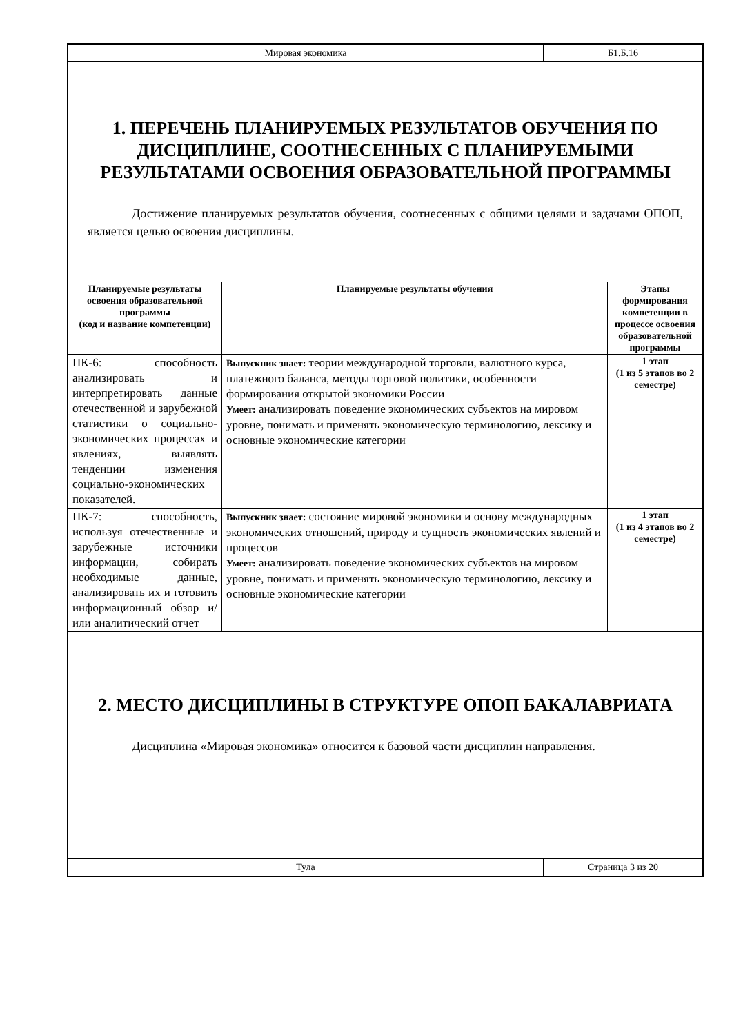Мировая экономика Б1.Б.16
1. ПЕРЕЧЕНЬ ПЛАНИРУЕМЫХ РЕЗУЛЬТАТОВ ОБУЧЕНИЯ ПО ДИСЦИПЛИНЕ, СООТНЕСЕННЫХ С ПЛАНИРУЕМЫМИ РЕЗУЛЬТАТАМИ ОСВОЕНИЯ ОБРАЗОВАТЕЛЬНОЙ ПРОГРАММЫ
Достижение планируемых результатов обучения, соотнесенных с общими целями и задачами ОПОП, является целью освоения дисциплины.
| Планируемые результаты освоения образовательной программы (код и название компетенции) | Планируемые результаты обучения | Этапы формирования компетенции в процессе освоения образовательной программы |
| --- | --- | --- |
| ПК-6: способность анализировать и интерпретировать данные отечественной и зарубежной статистики о социально-экономических процессах и явлениях, выявлять тенденции изменения социально-экономических показателей. | Выпускник знает: теории международной торговли, валютного курса, платежного баланса, методы торговой политики, особенности формирования открытой экономики России Умеет: анализировать поведение экономических субъектов на мировом уровне, понимать и применять экономическую терминологию, лексику и основные экономические категории | 1 этап (1 из 5 этапов во 2 семестре) |
| ПК-7: способность, используя отечественные и зарубежные источники информации, собирать необходимые данные, анализировать их и готовить информационный обзор и/или аналитический отчет | Выпускник знает: состояние мировой экономики и основу международных экономических отношений, природу и сущность экономических явлений и процессов Умеет: анализировать поведение экономических субъектов на мировом уровне, понимать и применять экономическую терминологию, лексику и основные экономические категории | 1 этап (1 из 4 этапов во 2 семестре) |
2. МЕСТО ДИСЦИПЛИНЫ В СТРУКТУРЕ ОПОП БАКАЛАВРИАТА
Дисциплина «Мировая экономика» относится к базовой части дисциплин направления.
Тула Страница 3 из 20